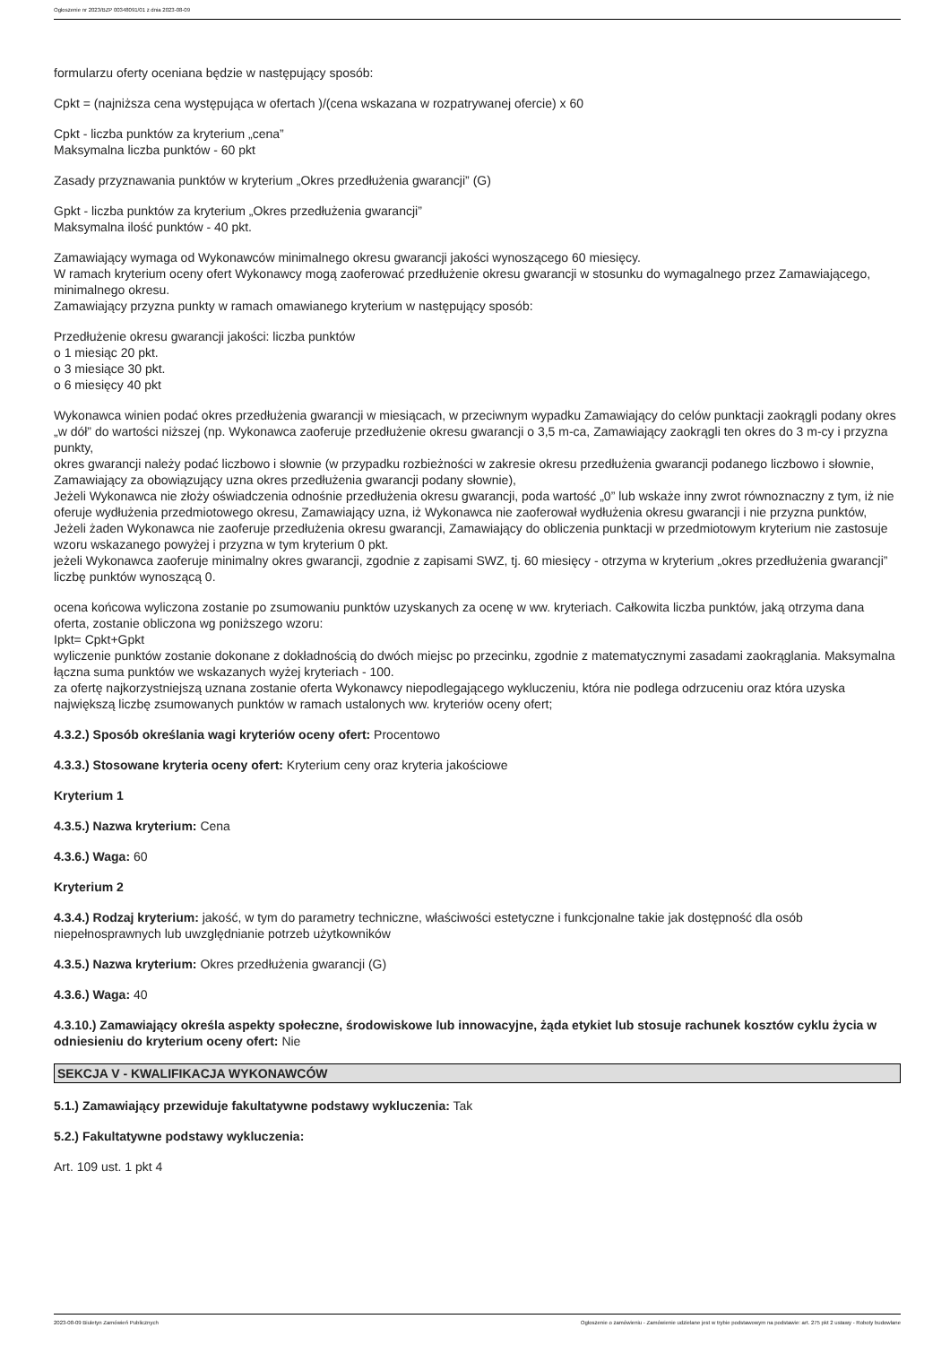Ogłoszenie nr 2023/BZP 00348091/01 z dnia 2023-08-09
formularzu oferty oceniana będzie w następujący sposób:
Cpkt = (najniższa cena występująca w ofertach )/(cena wskazana w rozpatrywanej ofercie) x 60
Cpkt - liczba punktów za kryterium „cena”
Maksymalna liczba punktów - 60 pkt
Zasady przyznawania punktów w kryterium „Okres przedłużenia gwarancji” (G)
Gpkt - liczba punktów za kryterium „Okres przedłużenia gwarancji”
Maksymalna ilość punktów - 40 pkt.
Zamawiający wymaga od Wykonawców minimalnego okresu gwarancji jakości wynoszącego 60 miesięcy.
W ramach kryterium oceny ofert Wykonawcy mogą zaoferować przedłużenie okresu gwarancji w stosunku do wymagalnego przez Zamawiającego, minimalnego okresu.
Zamawiający przyzna punkty w ramach omawianego kryterium w następujący sposób:
Przedłużenie okresu gwarancji jakości: liczba punktów
o 1 miesiąc 20 pkt.
o 3 miesiące 30 pkt.
o 6 miesięcy 40 pkt
Wykonawca winien podać okres przedłużenia gwarancji w miesiącach, w przeciwnym wypadku Zamawiający do celów punktacji zaokrągli podany okres „w dół” do wartości niższej (np. Wykonawca zaoferuje przedłużenie okresu gwarancji o 3,5 m-ca, Zamawiający zaokrągli ten okres do 3 m-cy i przyzna punkty,
okres gwarancji należy podać liczbowo i słownie (w przypadku rozbieżności w zakresie okresu przedłużenia gwarancji podanego liczbowo i słownie, Zamawiający za obowiązujący uzna okres przedłużenia gwarancji podany słownie),
Jeżeli Wykonawca nie złoży oświadczenia odnośnie przedłużenia okresu gwarancji, poda wartość „0” lub wskaże inny zwrot równoznaczny z tym, iż nie oferuje wydłużenia przedmiotowego okresu, Zamawiający uzna, iż Wykonawca nie zaoferował wydłużenia okresu gwarancji i nie przyzna punktów,
Jeżeli żaden Wykonawca nie zaoferuje przedłużenia okresu gwarancji, Zamawiający do obliczenia punktacji w przedmiotowym kryterium nie zastosuje wzoru wskazanego powyżej i przyzna w tym kryterium 0 pkt.
jeżeli Wykonawca zaoferuje minimalny okres gwarancji, zgodnie z zapisami SWZ, tj. 60 miesięcy - otrzyma w kryterium „okres przedłużenia gwarancji” liczbę punktów wynoszącą 0.
ocena końcowa wyliczona zostanie po zsumowaniu punktów uzyskanych za ocenę w ww. kryteriach. Całkowita liczba punktów, jaką otrzyma dana oferta, zostanie obliczona wg poniższego wzoru:
Ipkt= Cpkt+Gpkt
wyliczenie punktów zostanie dokonane z dokładnością do dwóch miejsc po przecinku, zgodnie z matematycznymi zasadami zaokrąglania. Maksymalna łączna suma punktów we wskazanych wyżej kryteriach - 100.
za ofertę najkorzystniejszą uznana zostanie oferta Wykonawcy niepodlegającego wykluczeniu, która nie podlega odrzuceniu oraz która uzyska największą liczbę zsumowanych punktów w ramach ustalonych ww. kryteriów oceny ofert;
4.3.2.) Sposób określania wagi kryteriów oceny ofert: Procentowo
4.3.3.) Stosowane kryteria oceny ofert: Kryterium ceny oraz kryteria jakościowe
Kryterium 1
4.3.5.) Nazwa kryterium: Cena
4.3.6.) Waga: 60
Kryterium 2
4.3.4.) Rodzaj kryterium: jakość, w tym do parametry techniczne, właściwości estetyczne i funkcjonalne takie jak dostępność dla osób niepełnosprawnych lub uwzględnianie potrzeb użytkowników
4.3.5.) Nazwa kryterium: Okres przedłużenia gwarancji (G)
4.3.6.) Waga: 40
4.3.10.) Zamawiający określa aspekty społeczne, środowiskowe lub innowacyjne, żąda etykiet lub stosuje rachunek kosztów cyklu życia w odniesieniu do kryterium oceny ofert: Nie
SEKCJA V - KWALIFIKACJA WYKONAWCÓW
5.1.) Zamawiający przewiduje fakultatywne podstawy wykluczenia: Tak
5.2.) Fakultatywne podstawy wykluczenia:
Art. 109 ust. 1 pkt 4
2023-08-09 Biuletyn Zamówień Publicznych Ogłoszenie o zamówieniu - Zamówienie udzielane jest w trybie podstawowym na podstawie: art. 275 pkt 2 ustawy - Roboty budowlane